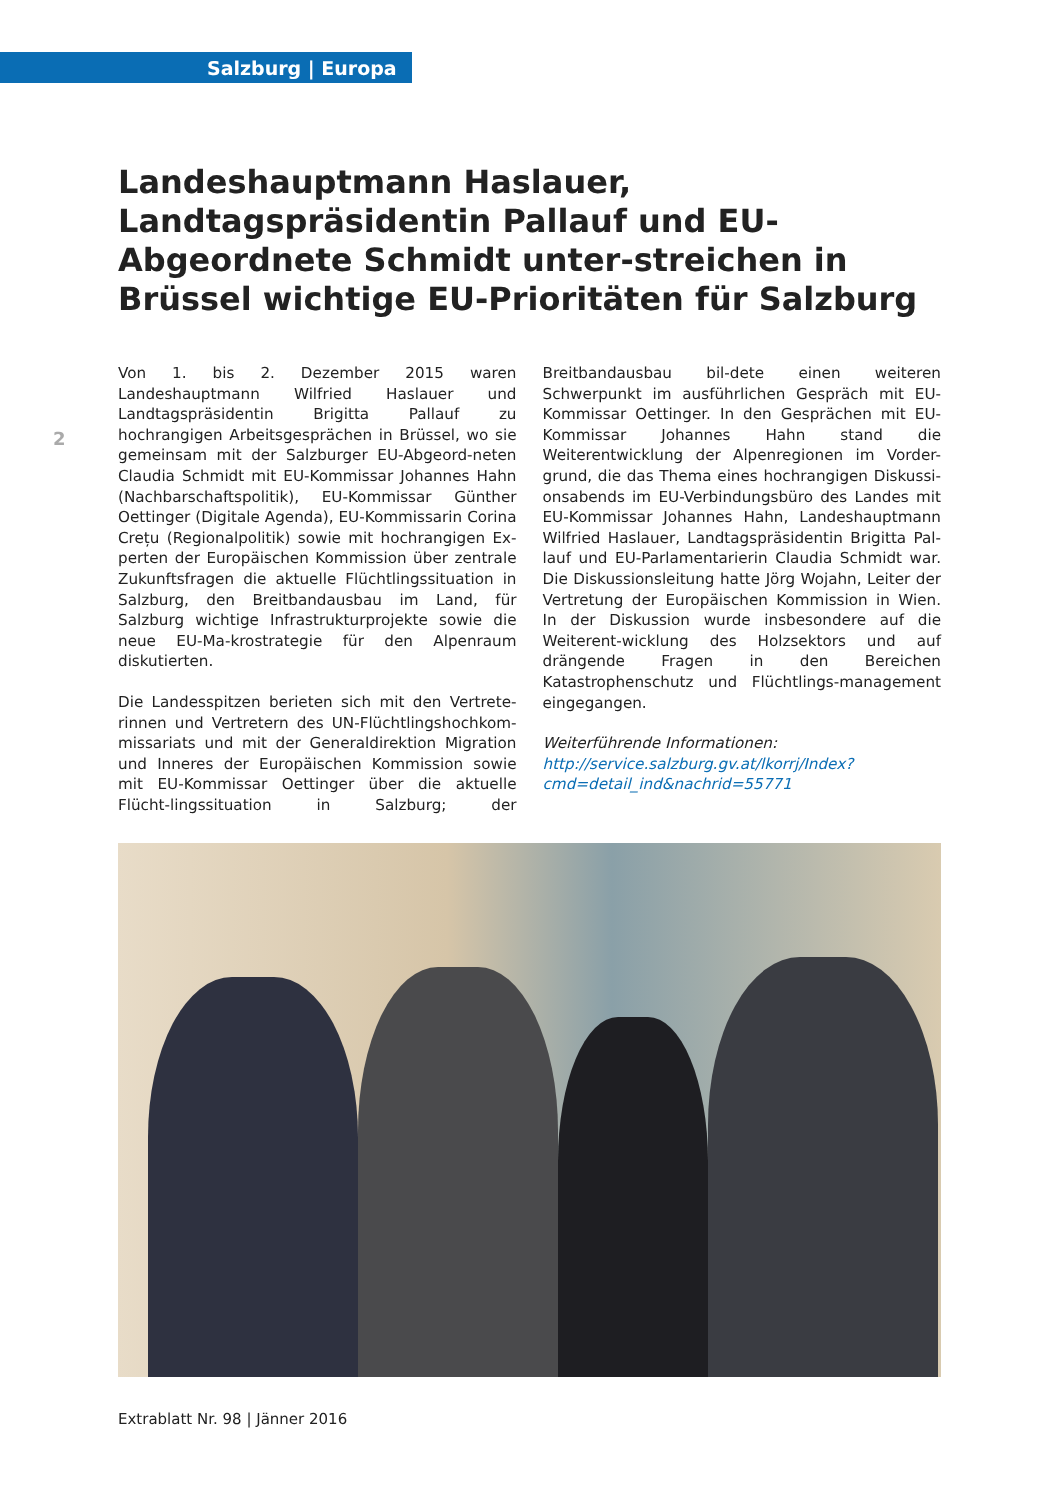Salzburg | Europa
2
Landeshauptmann Haslauer, Landtagspräsidentin Pallauf und EU-Abgeordnete Schmidt unter-streichen in Brüssel wichtige EU-Prioritäten für Salzburg
Von 1. bis 2. Dezember 2015 waren Landeshauptmann Wilfried Haslauer und Landtagspräsidentin Brigitta Pallauf zu hochrangigen Arbeitsgesprächen in Brüssel, wo sie gemeinsam mit der Salzburger EU-Abgeord-neten Claudia Schmidt mit EU-Kommissar Johannes Hahn (Nachbarschaftspolitik), EU-Kommissar Günther Oettinger (Digitale Agenda), EU-Kommissarin Corina Crețu (Regionalpolitik) sowie mit hochrangigen Ex-perten der Europäischen Kommission über zentrale Zukunftsfragen die aktuelle Flüchtlingssituation in Salzburg, den Breitbandausbau im Land, für Salzburg wichtige Infrastrukturprojekte sowie die neue EU-Ma-krostrategie für den Alpenraum diskutierten.
Die Landesspitzen berieten sich mit den Vertrete-rinnen und Vertretern des UN-Flüchtlingshochkom-missariats und mit der Generaldirektion Migration und Inneres der Europäischen Kommission sowie mit EU-Kommissar Oettinger über die aktuelle Flücht-lingssituation in Salzburg; der Breitbandausbau bil-dete einen weiteren Schwerpunkt im ausführlichen Gespräch mit EU-Kommissar Oettinger. In den Gesprächen mit EU-Kommissar Johannes Hahn stand die Weiterentwicklung der Alpenregionen im Vorder-grund, die das Thema eines hochrangigen Diskussi-onsabends im EU-Verbindungsbüro des Landes mit EU-Kommissar Johannes Hahn, Landeshauptmann Wilfried Haslauer, Landtagspräsidentin Brigitta Pal-lauf und EU-Parlamentarierin Claudia Schmidt war. Die Diskussionsleitung hatte Jörg Wojahn, Leiter der Vertretung der Europäischen Kommission in Wien. In der Diskussion wurde insbesondere auf die Weiterent-wicklung des Holzsektors und auf drängende Fragen in den Bereichen Katastrophenschutz und Flüchtlings-management eingegangen.
Weiterführende Informationen:
http://service.salzburg.gv.at/lkorrj/Index?cmd=detail_ind&nachrid=55771
Extrablatt Nr. 98 | Jänner 2016